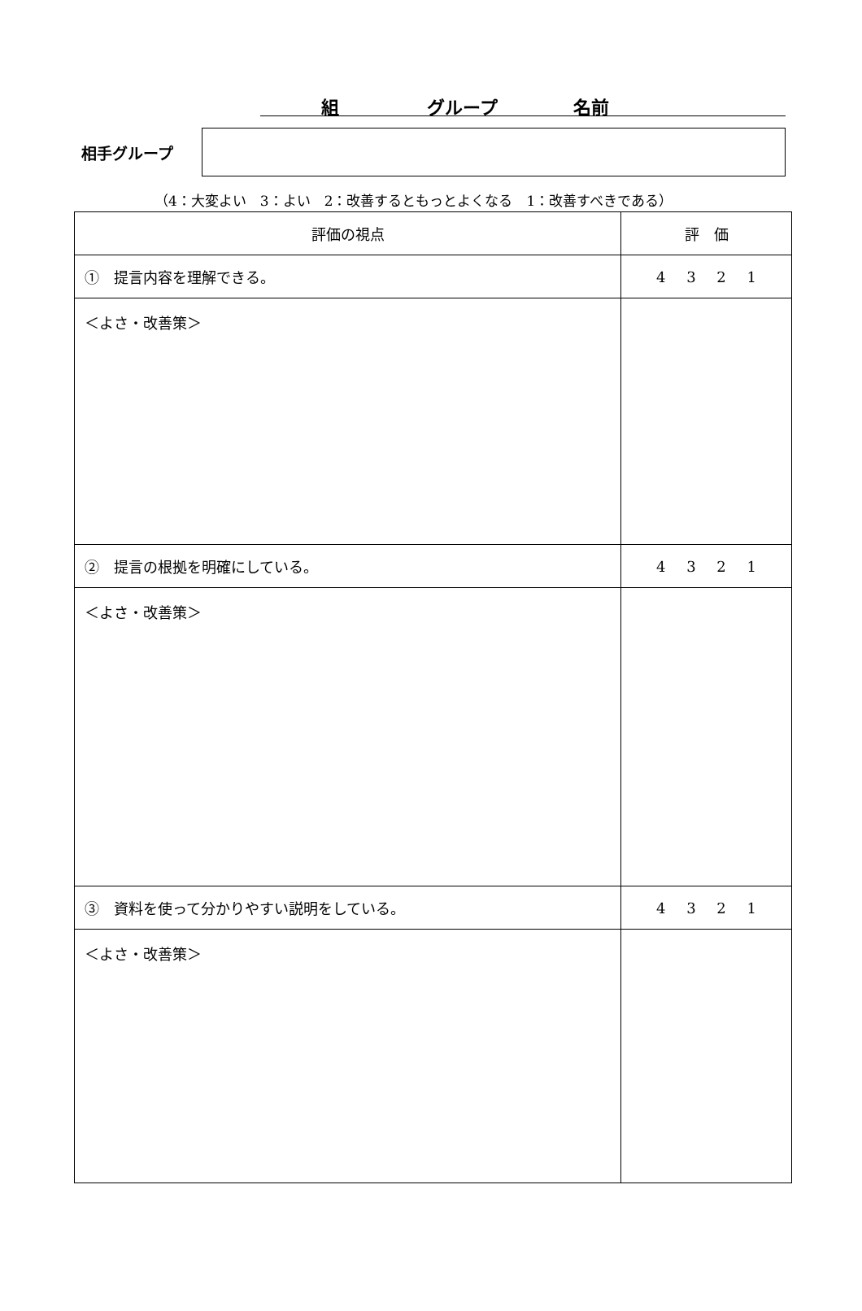組 グループ 名前
相手グループ
（4：大変よい　3：よい　2：改善するともっとよくなる　1：改善すべきである）
| 評価の視点 | 評 価 |
| --- | --- |
| ① 提言内容を理解できる。 | 4 3 2 1 |
| ＜よさ・改善策＞ | |
| ② 提言の根拠を明確にしている。 | 4 3 2 1 |
| ＜よさ・改善策＞ | |
| ③ 資料を使って分かりやすい説明をしている。 | 4 3 2 1 |
| ＜よさ・改善策＞ | |